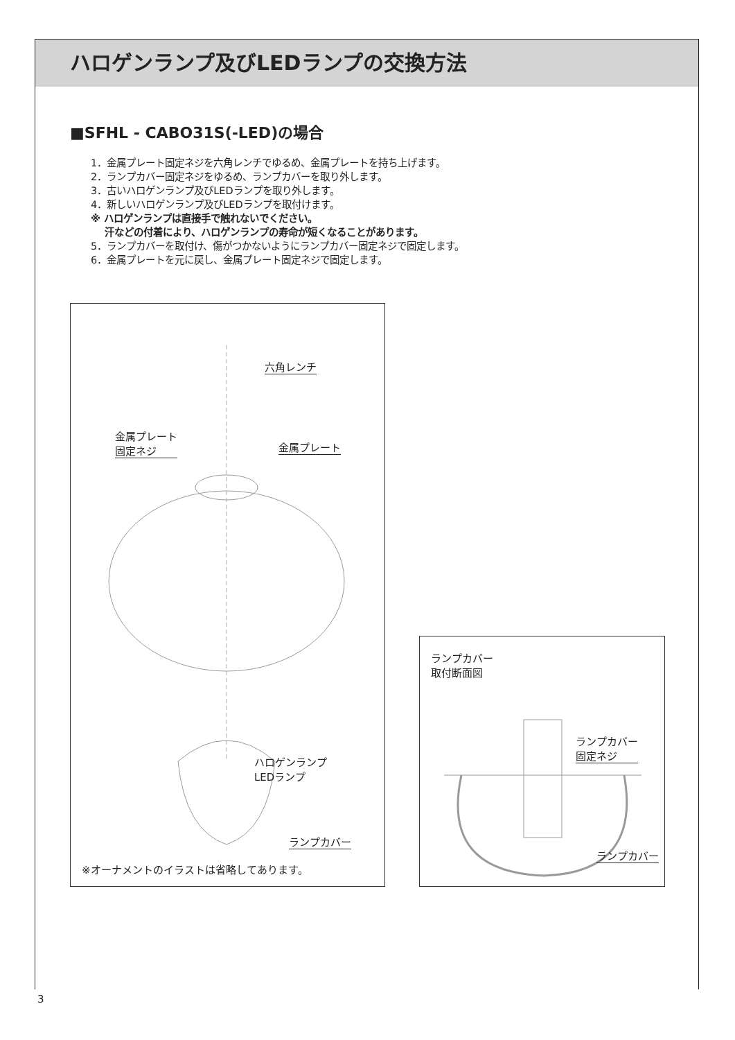ハロゲンランプ及びLEDランプの交換方法
■SFHL - CABO31S(-LED)の場合
1．金属プレート固定ネジを六角レンチでゆるめ、金属プレートを持ち上げます。
2．ランプカバー固定ネジをゆるめ、ランプカバーを取り外します。
3．古いハロゲンランプ及びLEDランプを取り外します。
4．新しいハロゲンランプ及びLEDランプを取付けます。
※ ハロゲンランプは直接手で触れないでください。
汗などの付着により、ハロゲンランプの寿命が短くなることがあります。
5．ランプカバーを取付け、傷がつかないようにランプカバー固定ネジで固定します。
6．金属プレートを元に戻し、金属プレート固定ネジで固定します。
六角レンチ
金属プレート
固定ネジ
金属プレート
ハロゲンランプ
LEDランプ
ランプカバー
※オーナメントのイラストは省略してあります。
ランプカバー
取付断面図
ランプカバー
固定ネジ
ランプカバー
3